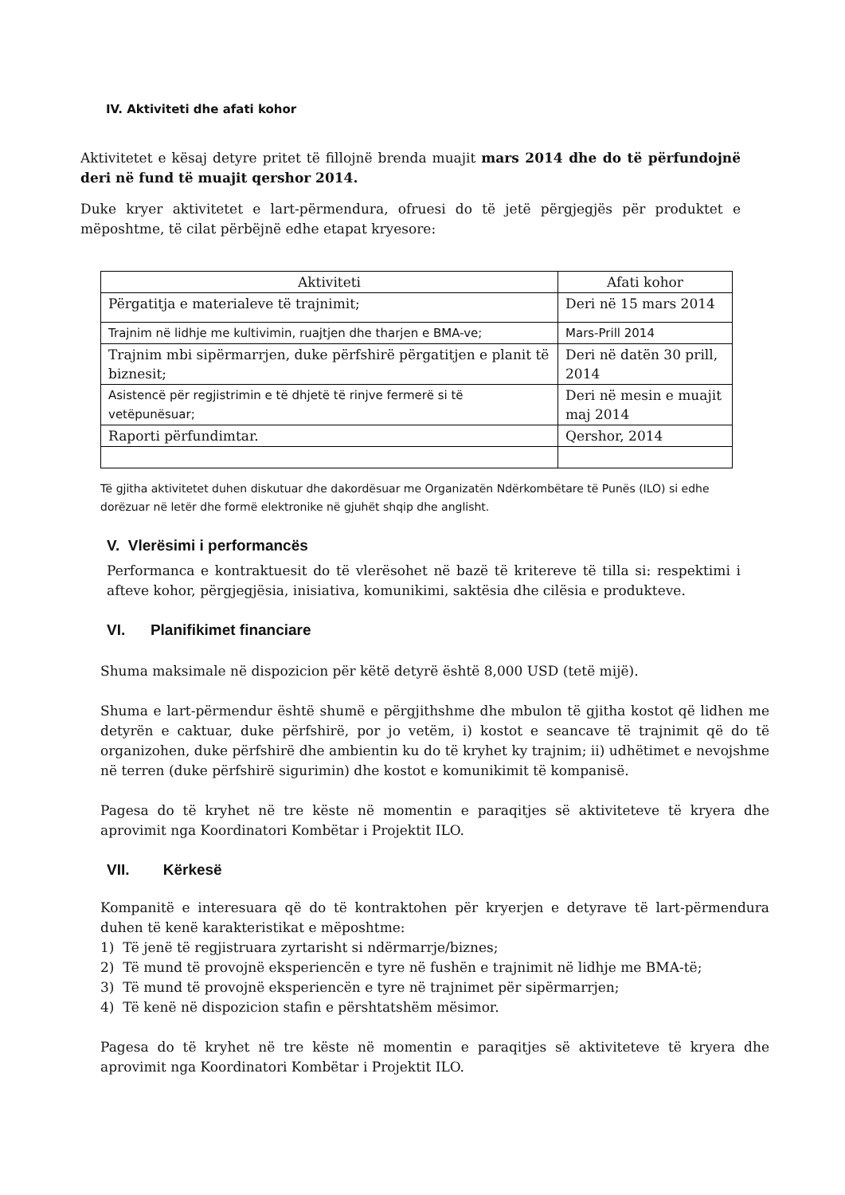IV. Aktiviteti dhe afati kohor
Aktivitetet e kësaj detyre pritet të fillojnë brenda muajit mars 2014 dhe do të përfundojnë deri në fund të muajit qershor 2014.
Duke kryer aktivitetet e lart-përmendura, ofruesi do të jetë përgjegjës për produktet e mëposhtme, të cilat përbëjnë edhe etapat kryesore:
| Aktiviteti | Afati kohor |
| --- | --- |
| Përgatitja e materialeve të trajnimit; | Deri në 15 mars 2014 |
| Trajnim në lidhje me kultivimin, ruajtjen dhe tharjen e BMA-ve; | Mars-Prill 2014 |
| Trajnim mbi sipërmarrjen, duke përfshirë përgatitjen e planit të biznesit; | Deri në datën 30 prill, 2014 |
| Asistencë për regjistrimin e të dhjetë të rinjve fermerë si të vetëpunësuar; | Deri në mesin e muajit maj 2014 |
| Raporti përfundimtar. | Qershor, 2014 |
Të gjitha aktivitetet duhen diskutuar dhe dakordësuar me Organizatën Ndërkombëtare të Punës (ILO) si edhe dorëzuar në letër dhe formë elektronike në gjuhët shqip dhe anglisht.
V. Vlerësimi i performancës
Performanca e kontraktuesit do të vlerësohet në bazë të kritereve të tilla si: respektimi i afteve kohor, përgjegjësia, inisiativa, komunikimi, saktësia dhe cilësia e produkteve.
VI. Planifikimet financiare
Shuma maksimale në dispozicion për këtë detyrë është 8,000 USD (tetë mijë).
Shuma e lart-përmendur është shumë e përgjithshme dhe mbulon të gjitha kostot që lidhen me detyrën e caktuar, duke përfshirë, por jo vetëm, i) kostot e seancave të trajnimit që do të organizohen, duke përfshirë dhe ambientin ku do të kryhet ky trajnim; ii) udhëtimet e nevojshme në terren (duke përfshirë sigurimin) dhe kostot e komunikimit të kompanisë.
Pagesa do të kryhet në tre këste në momentin e paraqitjes së aktiviteteve të kryera dhe aprovimit nga Koordinatori Kombëtar i Projektit ILO.
VII. Kërkesë
Kompanitë e interesuara që do të kontraktohen për kryerjen e detyrave të lart-përmendura duhen të kenë karakteristikat e mëposhtme:
1) Të jenë të regjistruara zyrtarisht si ndërmarrje/biznes;
2) Të mund të provojnë eksperiencën e tyre në fushën e trajnimit në lidhje me BMA-të;
3) Të mund të provojnë eksperiencën e tyre në trajnimet për sipërmarrjen;
4) Të kenë në dispozicion stafin e përshtatshëm mësimor.
Pagesa do të kryhet në tre këste në momentin e paraqitjes së aktiviteteve të kryera dhe aprovimit nga Koordinatori Kombëtar i Projektit ILO.